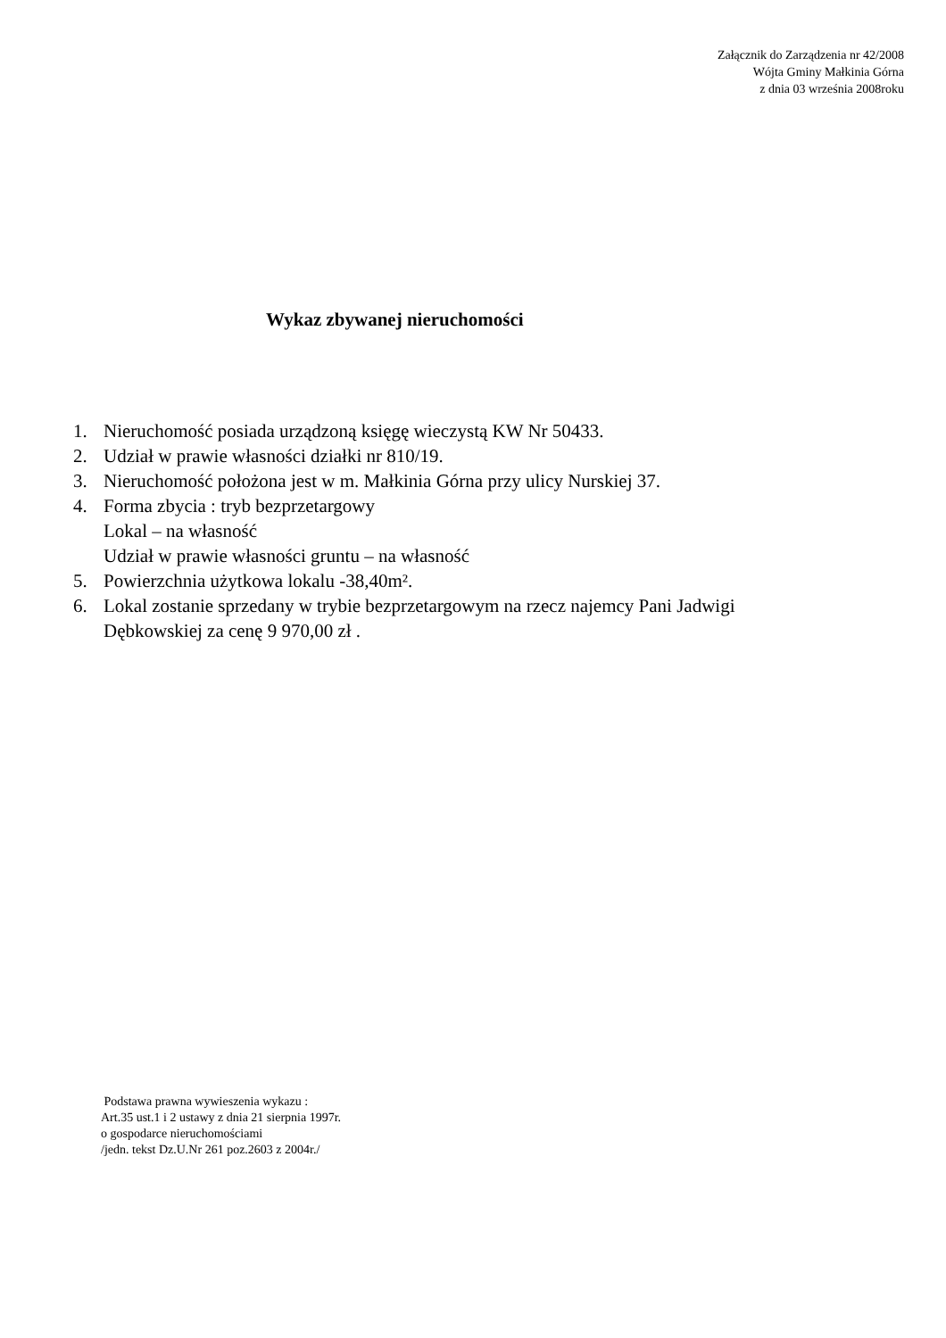Załącznik do Zarządzenia nr 42/2008
Wójta Gminy Małkinia Górna
z dnia 03 września 2008roku
Wykaz zbywanej nieruchomości
1. Nieruchomość posiada urządzoną księgę wieczystą KW Nr 50433.
2. Udział w prawie własności działki nr 810/19.
3. Nieruchomość położona jest w m. Małkinia Górna przy ulicy Nurskiej 37.
4. Forma zbycia : tryb bezprzetargowy
Lokal – na własność
Udział w prawie własności gruntu – na własność
5. Powierzchnia użytkowa lokalu -38,40m².
6. Lokal zostanie sprzedany w trybie bezprzetargowym na rzecz najemcy Pani Jadwigi
Dębkowskiej za cenę 9 970,00 zł .
Podstawa prawna wywieszenia wykazu :
Art.35 ust.1 i 2 ustawy z dnia 21 sierpnia 1997r.
o gospodarce nieruchomościami
/jedn. tekst Dz.U.Nr 261 poz.2603 z 2004r./